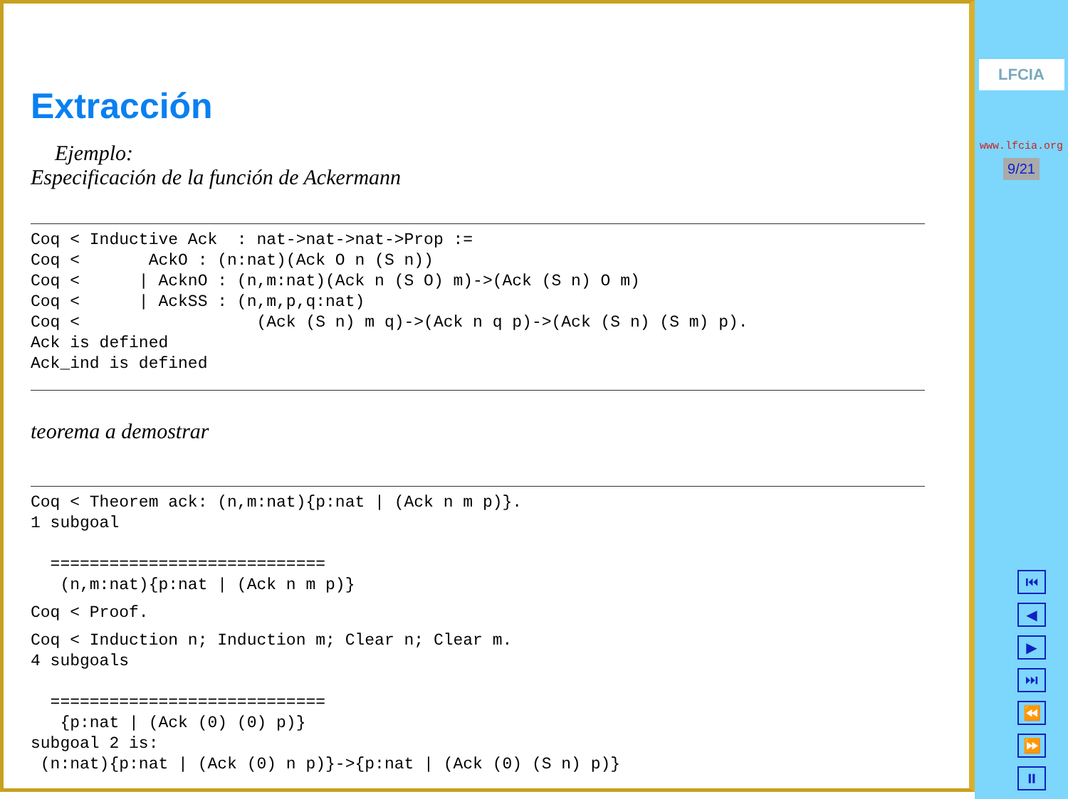Extracción
Ejemplo:
Especificación de la función de Ackermann
Coq < Inductive Ack  : nat->nat->nat->Prop :=
Coq <       AckO : (n:nat)(Ack O n (S n))
Coq <      | AcknO : (n,m:nat)(Ack n (S O) m)->(Ack (S n) O m)
Coq <      | AckSS : (n,m,p,q:nat)
Coq <                  (Ack (S n) m q)->(Ack n q p)->(Ack (S n) (S m) p).
Ack is defined
Ack_ind is defined
teorema a demostrar
Coq < Theorem ack: (n,m:nat){p:nat | (Ack n m p)}.
1 subgoal

  ============================
   (n,m:nat){p:nat | (Ack n m p)}
Coq < Proof.
Coq < Induction n; Induction m; Clear n; Clear m.
4 subgoals

  ============================
   {p:nat | (Ack (0) (0) p)}
subgoal 2 is:
 (n:nat){p:nat | (Ack (0) n p)}->{p:nat | (Ack (0) (S n) p)}
LFCIA
www.lfcia.org
9/21
⏮
◀
▶
⏭
⏪
⏩
⏸